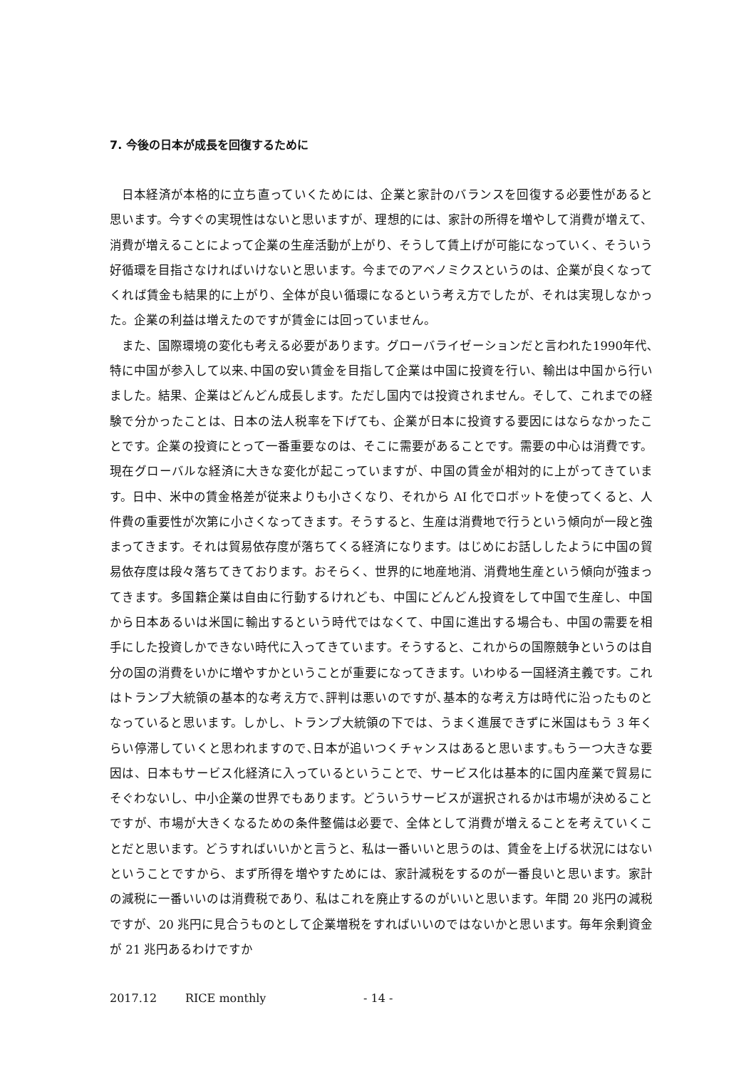7. 今後の日本が成長を回復するために
日本経済が本格的に立ち直っていくためには、企業と家計のバランスを回復する必要性があると思います。今すぐの実現性はないと思いますが、理想的には、家計の所得を増やして消費が増えて、消費が増えることによって企業の生産活動が上がり、そうして賃上げが可能になっていく、そういう好循環を目指さなければいけないと思います。今までのアベノミクスというのは、企業が良くなってくれば賃金も結果的に上がり、全体が良い循環になるという考え方でしたが、それは実現しなかった。企業の利益は増えたのですが賃金には回っていません。
また、国際環境の変化も考える必要があります。グローバライゼーションだと言われた1990年代､特に中国が参入して以来､中国の安い賃金を目指して企業は中国に投資を行い、輸出は中国から行いました。結果、企業はどんどん成長します。ただし国内では投資されません。そして、これまでの経験で分かったことは、日本の法人税率を下げても、企業が日本に投資する要因にはならなかったことです。企業の投資にとって一番重要なのは、そこに需要があることです。需要の中心は消費です。現在グローバルな経済に大きな変化が起こっていますが、中国の賃金が相対的に上がってきています。日中、米中の賃金格差が従来よりも小さくなり、それから AI 化でロボットを使ってくると、人件費の重要性が次第に小さくなってきます。そうすると、生産は消費地で行うという傾向が一段と強まってきます。それは貿易依存度が落ちてくる経済になります。はじめにお話ししたように中国の貿易依存度は段々落ちてきております。おそらく、世界的に地産地消、消費地生産という傾向が強まってきます。多国籍企業は自由に行動するけれども、中国にどんどん投資をして中国で生産し、中国から日本あるいは米国に輸出するという時代ではなくて、中国に進出する場合も、中国の需要を相手にした投資しかできない時代に入ってきています。そうすると、これからの国際競争というのは自分の国の消費をいかに増やすかということが重要になってきます。いわゆる一国経済主義です。これはトランプ大統領の基本的な考え方で､評判は悪いのですが､基本的な考え方は時代に沿ったものとなっていると思います。しかし、トランプ大統領の下では、うまく進展できずに米国はもう 3 年くらい停滞していくと思われますので､日本が追いつくチャンスはあると思います｡もう一つ大きな要因は、日本もサービス化経済に入っているということで、サービス化は基本的に国内産業で貿易にそぐわないし、中小企業の世界でもあります。どういうサービスが選択されるかは市場が決めることですが、市場が大きくなるための条件整備は必要で、全体として消費が増えることを考えていくことだと思います。どうすればいいかと言うと、私は一番いいと思うのは、賃金を上げる状況にはないということですから、まず所得を増やすためには、家計減税をするのが一番良いと思います。家計の減税に一番いいのは消費税であり、私はこれを廃止するのがいいと思います。年間 20 兆円の減税ですが、20 兆円に見合うものとして企業増税をすればいいのではないかと思います。毎年余剰資金が 21 兆円あるわけですか
2017.12 RICE monthly - 14 -